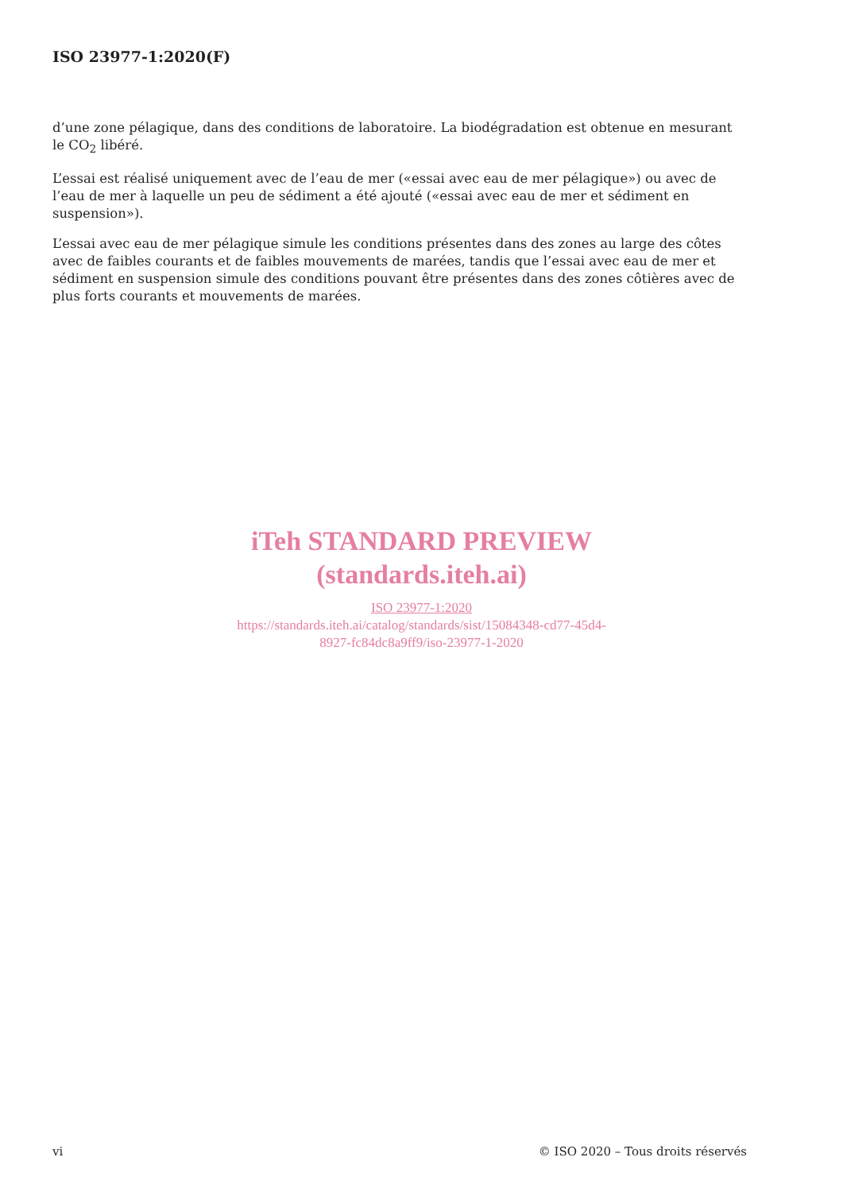ISO 23977-1:2020(F)
d’une zone pélagique, dans des conditions de laboratoire. La biodégradation est obtenue en mesurant le CO<sub>2</sub> libéré.
L’essai est réalisé uniquement avec de l’eau de mer («essai avec eau de mer pélagique») ou avec de l’eau de mer à laquelle un peu de sédiment a été ajouté («essai avec eau de mer et sédiment en suspension»).
L’essai avec eau de mer pélagique simule les conditions présentes dans des zones au large des côtes avec de faibles courants et de faibles mouvements de marées, tandis que l’essai avec eau de mer et sédiment en suspension simule des conditions pouvant être présentes dans des zones côtières avec de plus forts courants et mouvements de marées.
iTeh STANDARD PREVIEW
(standards.iteh.ai)
ISO 23977-1:2020
https://standards.iteh.ai/catalog/standards/sist/15084348-cd77-45d4-
8927-fc84dc8a9ff9/iso-23977-1-2020
vi © ISO 2020 – Tous droits réservés